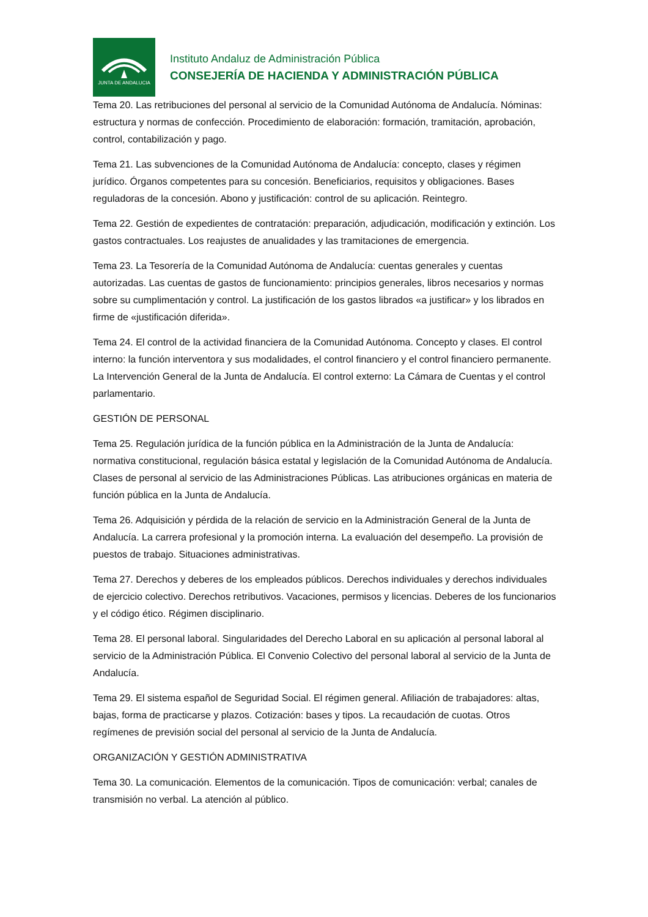JUNTA DE ANDALUCIA
Instituto Andaluz de Administración Pública
CONSEJERÍA DE HACIENDA Y ADMINISTRACIÓN PÚBLICA
Tema 20. Las retribuciones del personal al servicio de la Comunidad Autónoma de Andalucía. Nóminas: estructura y normas de confección. Procedimiento de elaboración: formación, tramitación, aprobación, control, contabilización y pago.
Tema 21. Las subvenciones de la Comunidad Autónoma de Andalucía: concepto, clases y régimen jurídico. Órganos competentes para su concesión. Beneficiarios, requisitos y obligaciones. Bases reguladoras de la concesión. Abono y justificación: control de su aplicación. Reintegro.
Tema 22. Gestión de expedientes de contratación: preparación, adjudicación, modificación y extinción. Los gastos contractuales. Los reajustes de anualidades y las tramitaciones de emergencia.
Tema 23. La Tesorería de la Comunidad Autónoma de Andalucía: cuentas generales y cuentas autorizadas. Las cuentas de gastos de funcionamiento: principios generales, libros necesarios y normas sobre su cumplimentación y control. La justificación de los gastos librados «a justificar» y los librados en firme de «justificación diferida».
Tema 24. El control de la actividad financiera de la Comunidad Autónoma. Concepto y clases. El control interno: la función interventora y sus modalidades, el control financiero y el control financiero permanente. La Intervención General de la Junta de Andalucía. El control externo: La Cámara de Cuentas y el control parlamentario.
GESTIÓN DE PERSONAL
Tema 25. Regulación jurídica de la función pública en la Administración de la Junta de Andalucía: normativa constitucional, regulación básica estatal y legislación de la Comunidad Autónoma de Andalucía. Clases de personal al servicio de las Administraciones Públicas. Las atribuciones orgánicas en materia de función pública en la Junta de Andalucía.
Tema 26. Adquisición y pérdida de la relación de servicio en la Administración General de la Junta de Andalucía. La carrera profesional y la promoción interna. La evaluación del desempeño. La provisión de puestos de trabajo. Situaciones administrativas.
Tema 27. Derechos y deberes de los empleados públicos. Derechos individuales y derechos individuales de ejercicio colectivo. Derechos retributivos. Vacaciones, permisos y licencias. Deberes de los funcionarios y el código ético. Régimen disciplinario.
Tema 28. El personal laboral. Singularidades del Derecho Laboral en su aplicación al personal laboral al servicio de la Administración Pública. El Convenio Colectivo del personal laboral al servicio de la Junta de Andalucía.
Tema 29. El sistema español de Seguridad Social. El régimen general. Afiliación de trabajadores: altas, bajas, forma de practicarse y plazos. Cotización: bases y tipos. La recaudación de cuotas. Otros regímenes de previsión social del personal al servicio de la Junta de Andalucía.
ORGANIZACIÓN Y GESTIÓN ADMINISTRATIVA
Tema 30. La comunicación. Elementos de la comunicación. Tipos de comunicación: verbal; canales de transmisión no verbal. La atención al público.